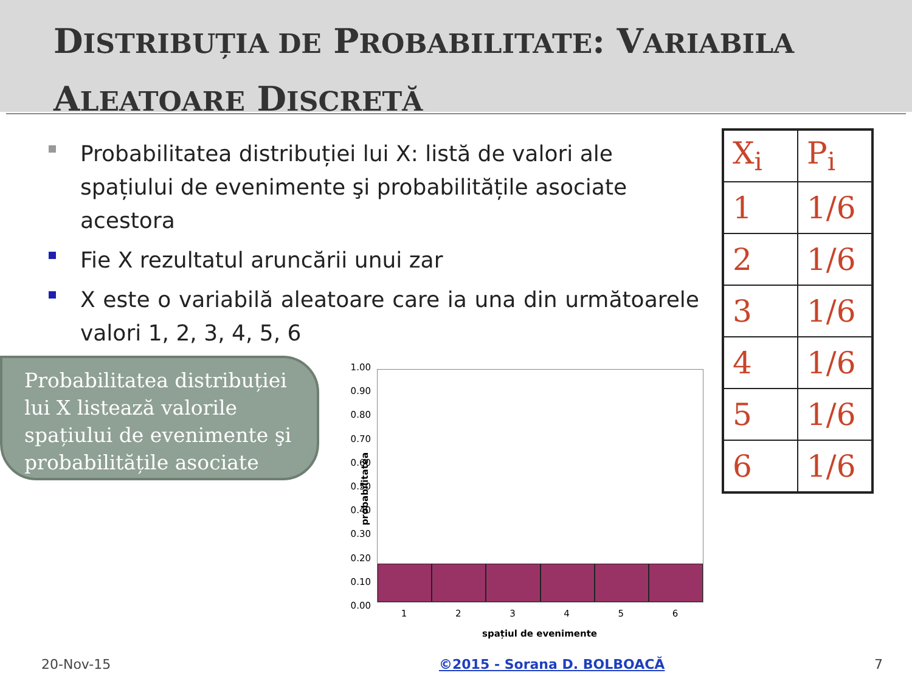DISTRIBUȚIA DE PROBABILITATE: VARIABILA
ALEATOARE DISCRETĂ
Probabilitatea distribuției lui X: listă de valori ale spațiului de evenimente şi probabilitățile asociate acestora
Fie X rezultatul aruncării unui zar
X este o variabilă aleatoare care ia una din următoarele valori 1, 2, 3, 4, 5, 6
| X<sub>i</sub> | P<sub>i</sub> |
| --- | --- |
| 1 | 1/6 |
| 2 | 1/6 |
| 3 | 1/6 |
| 4 | 1/6 |
| 5 | 1/6 |
| 6 | 1/6 |
Probabilitatea distribuției lui X listează valorile spațiului de evenimente şi probabilitățile asociate
1.00
0.90
0.80
0.70
0.60
0.50
0.40
0.30
0.20
0.10
0.00
probabilitatea
123456
spațiul de evenimente
20-Nov-15 ©2015 - Sorana D. BOLBOACĂ 7